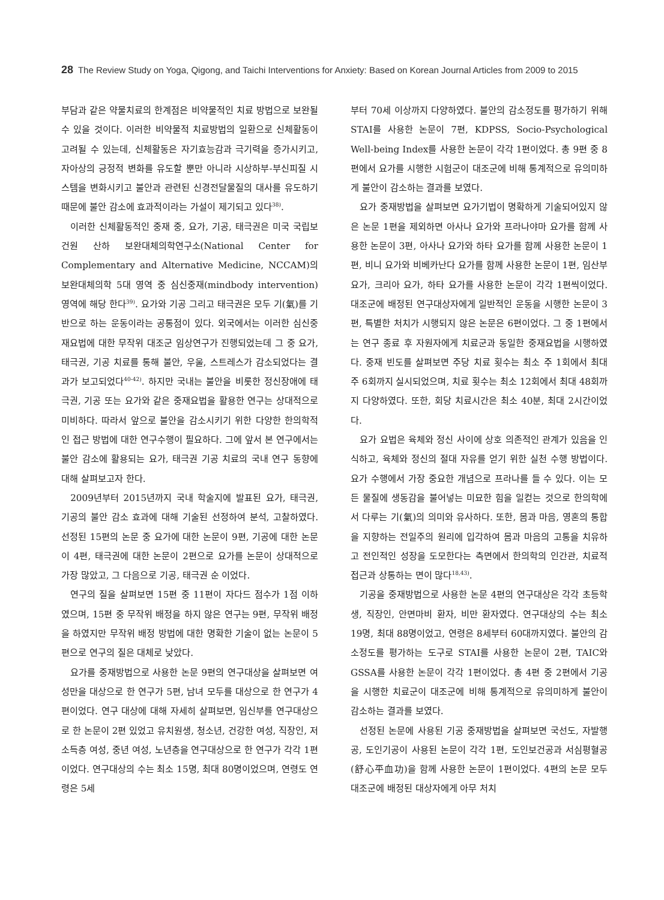28 The Review Study on Yoga, Qigong, and Taichi Interventions for Anxiety: Based on Korean Journal Articles from 2009 to 2015
부담과 같은 약물치료의 한계점은 비약물적인 치료 방법으로 보완될 수 있을 것이다. 이러한 비약물적 치료방법의 일환으로 신체활동이 고려될 수 있는데, 신체활동은 자기효능감과 극기력을 증가시키고, 자아상의 긍정적 변화를 유도할 뿐만 아니라 시상하부-부신피질 시스템을 변화시키고 불안과 관련된 신경전달물질의 대사를 유도하기 때문에 불안 감소에 효과적이라는 가설이 제기되고 있다<sup>38)</sup>.
이러한 신체활동적인 중재 중, 요가, 기공, 태극권은 미국 국립보건원 산하 보완대체의학연구소(National Center for Complementary and Alternative Medicine, NCCAM)의 보완대체의학 5대 영역 중 심신중재(mindbody intervention) 영역에 해당 한다<sup>39)</sup>. 요가와 기공 그리고 태극권은 모두 기(氣)를 기반으로 하는 운동이라는 공통점이 있다. 외국에서는 이러한 심신중재요법에 대한 무작위 대조군 임상연구가 진행되었는데 그 중 요가, 태극권, 기공 치료를 통해 불안, 우울, 스트레스가 감소되었다는 결과가 보고되었다<sup>40-42)</sup>. 하지만 국내는 불안을 비롯한 정신장애에 태극권, 기공 또는 요가와 같은 중재요법을 활용한 연구는 상대적으로 미비하다. 따라서 앞으로 불안을 감소시키기 위한 다양한 한의학적인 접근 방법에 대한 연구수행이 필요하다. 그에 앞서 본 연구에서는 불안 감소에 활용되는 요가, 태극권 기공 치료의 국내 연구 동향에 대해 살펴보고자 한다.
2009년부터 2015년까지 국내 학술지에 발표된 요가, 태극권, 기공의 불안 감소 효과에 대해 기술된 선정하여 분석, 고찰하였다. 선정된 15편의 논문 중 요가에 대한 논문이 9편, 기공에 대한 논문이 4편, 태극권에 대한 논문이 2편으로 요가를 논문이 상대적으로 가장 많았고, 그 다음으로 기공, 태극권 순 이었다.
연구의 질을 살펴보면 15편 중 11편이 자다드 점수가 1점 이하였으며, 15편 중 무작위 배정을 하지 않은 연구는 9편, 무작위 배정을 하였지만 무작위 배정 방법에 대한 명확한 기술이 없는 논문이 5편으로 연구의 질은 대체로 낮았다.
요가를 중재방법으로 사용한 논문 9편의 연구대상을 살펴보면 여성만을 대상으로 한 연구가 5편, 남녀 모두를 대상으로 한 연구가 4편이었다. 연구 대상에 대해 자세히 살펴보면, 임신부를 연구대상으로 한 논문이 2편 있었고 유치원생, 청소년, 건강한 여성, 직장인, 저소득층 여성, 중년 여성, 노년층을 연구대상으로 한 연구가 각각 1편이었다. 연구대상의 수는 최소 15명, 최대 80명이었으며, 연령도 연령은 5세
부터 70세 이상까지 다양하였다. 불안의 감소정도를 평가하기 위해 STAI를 사용한 논문이 7편, KDPSS, Socio-Psychological Well-being Index를 사용한 논문이 각각 1편이었다. 총 9편 중 8편에서 요가를 시행한 시험군이 대조군에 비해 통계적으로 유의미하게 불안이 감소하는 결과를 보였다.
요가 중재방법을 살펴보면 요가기법이 명확하게 기술되어있지 않은 논문 1편을 제외하면 아사나 요가와 프라나야마 요가를 함께 사용한 논문이 3편, 아사나 요가와 하타 요가를 함께 사용한 논문이 1편, 비니 요가와 비베카난다 요가를 함께 사용한 논문이 1편, 임산부요가, 크리아 요가, 하타 요가를 사용한 논문이 각각 1편씩이었다. 대조군에 배정된 연구대상자에게 일반적인 운동을 시행한 논문이 3편, 특별한 처치가 시행되지 않은 논문은 6편이었다. 그 중 1편에서는 연구 종료 후 자원자에게 치료군과 동일한 중재요법을 시행하였다. 중재 빈도를 살펴보면 주당 치료 횟수는 최소 주 1회에서 최대 주 6회까지 실시되었으며, 치료 횟수는 최소 12회에서 최대 48회까지 다양하였다. 또한, 회당 치료시간은 최소 40분, 최대 2시간이었다.
요가 요법은 육체와 정신 사이에 상호 의존적인 관계가 있음을 인식하고, 육체와 정신의 절대 자유를 얻기 위한 실천 수행 방법이다. 요가 수행에서 가장 중요한 개념으로 프라나를 들 수 있다. 이는 모든 물질에 생동감을 불어넣는 미묘한 힘을 일컫는 것으로 한의학에서 다루는 기(氣)의 의미와 유사하다. 또한, 몸과 마음, 영혼의 통합을 지향하는 전일주의 원리에 입각하여 몸과 마음의 고통을 치유하고 전인적인 성장을 도모한다는 측면에서 한의학의 인간관, 치료적 접근과 상통하는 면이 많다<sup>18,43)</sup>.
기공을 중재방법으로 사용한 논문 4편의 연구대상은 각각 초등학생, 직장인, 안면마비 환자, 비만 환자였다. 연구대상의 수는 최소 19명, 최대 88명이었고, 연령은 8세부터 60대까지였다. 불안의 감소정도를 평가하는 도구로 STAI를 사용한 논문이 2편, TAIC와 GSSA를 사용한 논문이 각각 1편이었다. 총 4편 중 2편에서 기공을 시행한 치료군이 대조군에 비해 통계적으로 유의미하게 불안이 감소하는 결과를 보였다.
선정된 논문에 사용된 기공 중재방법을 살펴보면 국선도, 자발행공, 도인기공이 사용된 논문이 각각 1편, 도인보건공과 서심평혈공(舒心平血功)을 함께 사용한 논문이 1편이었다. 4편의 논문 모두 대조군에 배정된 대상자에게 아무 처치